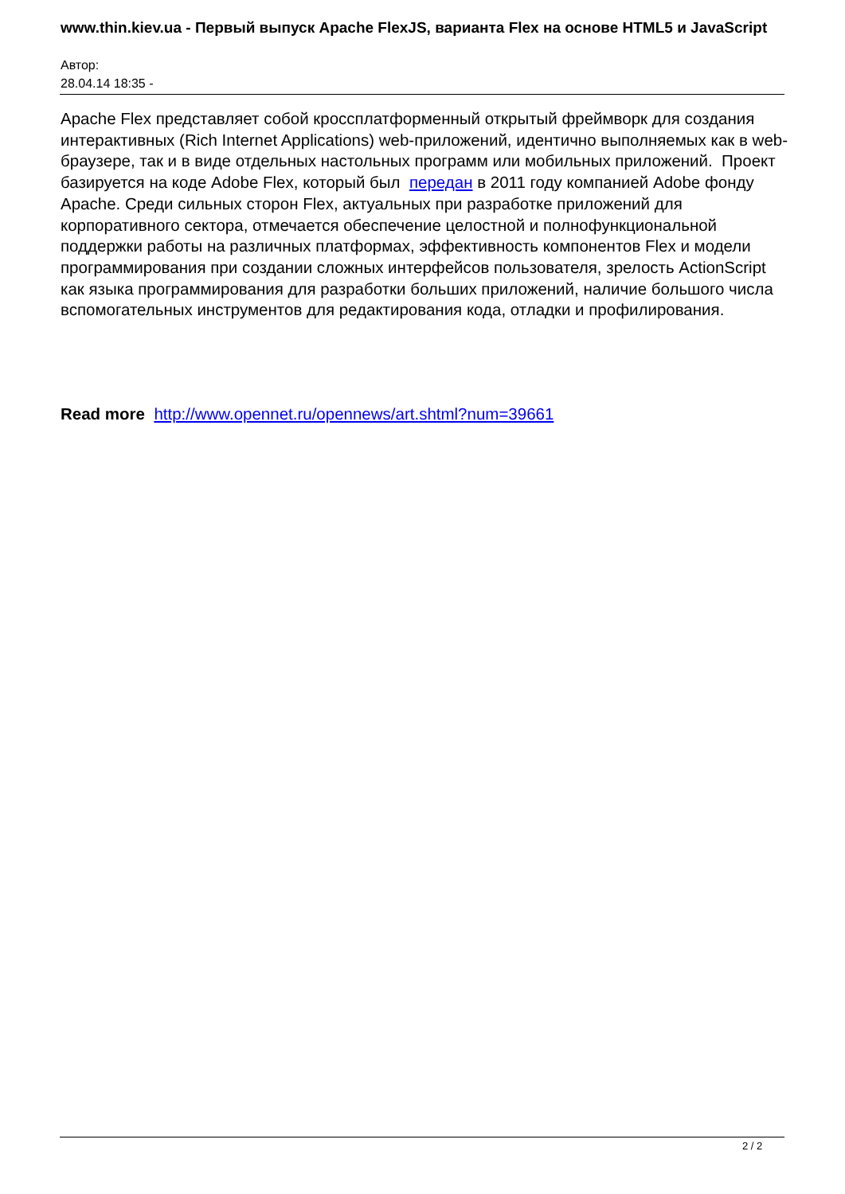www.thin.kiev.ua - Первый выпуск Apache FlexJS, варианта Flex на основе HTML5 и JavaScript
Автор:
28.04.14 18:35 -
Apache Flex представляет собой кроссплатформенный открытый фреймворк для создания интерактивных (Rich Internet Applications) web-приложений, идентично выполняемых как в web-браузере, так и в виде отдельных настольных программ или мобильных приложений. Проект базируется на коде Adobe Flex, который был передан в 2011 году компанией Adobe фонду Apache. Среди сильных сторон Flex, актуальных при разработке приложений для корпоративного сектора, отмечается обеспечение целостной и полнофункциональной поддержки работы на различных платформах, эффективность компонентов Flex и модели программирования при создании сложных интерфейсов пользователя, зрелость ActionScript как языка программирования для разработки больших приложений, наличие большого числа вспомогательных инструментов для редактирования кода, отладки и профилирования.
Read more http://www.opennet.ru/opennews/art.shtml?num=39661
2 / 2